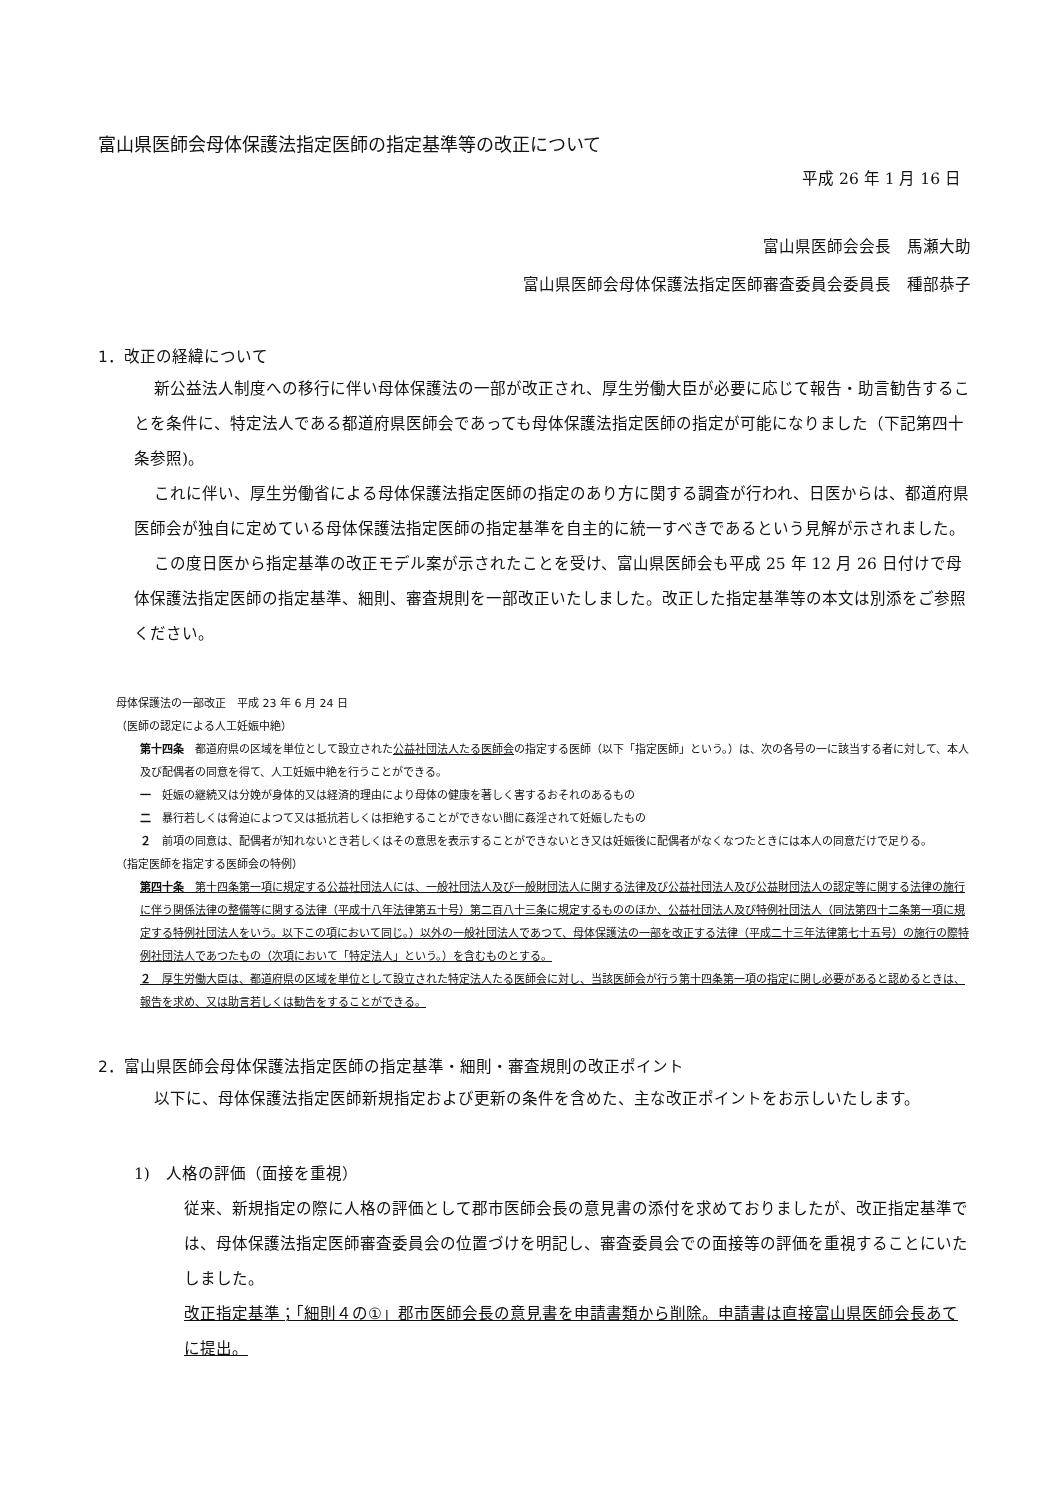富山県医師会母体保護法指定医師の指定基準等の改正について
平成 26 年 1 月 16 日
富山県医師会会長　馬瀬大助
富山県医師会母体保護法指定医師審査委員会委員長　種部恭子
1．改正の経緯について
新公益法人制度への移行に伴い母体保護法の一部が改正され、厚生労働大臣が必要に応じて報告・助言勧告することを条件に、特定法人である都道府県医師会であっても母体保護法指定医師の指定が可能になりました（下記第四十条参照)。
これに伴い、厚生労働省による母体保護法指定医師の指定のあり方に関する調査が行われ、日医からは、都道府県医師会が独自に定めている母体保護法指定医師の指定基準を自主的に統一すべきであるという見解が示されました。
この度日医から指定基準の改正モデル案が示されたことを受け、富山県医師会も平成 25 年 12 月 26 日付けで母体保護法指定医師の指定基準、細則、審査規則を一部改正いたしました。改正した指定基準等の本文は別添をご参照ください。
母体保護法の一部改正　平成 23 年 6 月 24 日
（医師の認定による人工妊娠中絶）
第十四条　都道府県の区域を単位として設立された公益社団法人たる医師会の指定する医師（以下「指定医師」という。）は、次の各号の一に該当する者に対して、本人及び配偶者の同意を得て、人工妊娠中絶を行うことができる。
一　妊娠の継続又は分娩が身体的又は経済的理由により母体の健康を著しく害するおそれのあるもの
二　暴行若しくは脅迫によつて又は抵抗若しくは拒絶することができない間に姦淫されて妊娠したもの
２　前項の同意は、配偶者が知れないとき若しくはその意思を表示することができないとき又は妊娠後に配偶者がなくなつたときには本人の同意だけで足りる。
（指定医師を指定する医師会の特例）
第四十条　第十四条第一項に規定する公益社団法人には、一般社団法人及び一般財団法人に関する法律及び公益社団法人及び公益財団法人の認定等に関する法律の施行に伴う関係法律の整備等に関する法律（平成十八年法律第五十号）第二百八十三条に規定するもののほか、公益社団法人及び特例社団法人（同法第四十二条第一項に規定する特例社団法人をいう。以下この項において同じ。）以外の一般社団法人であつて、母体保護法の一部を改正する法律（平成二十三年法律第七十五号）の施行の際特例社団法人であつたもの（次項において「特定法人」という。）を含むものとする。
２　厚生労働大臣は、都道府県の区域を単位として設立された特定法人たる医師会に対し、当該医師会が行う第十四条第一項の指定に関し必要があると認めるときは、報告を求め、又は助言若しくは勧告をすることができる。
2．富山県医師会母体保護法指定医師の指定基準・細則・審査規則の改正ポイント
以下に、母体保護法指定医師新規指定および更新の条件を含めた、主な改正ポイントをお示しいたします。
1)　人格の評価（面接を重視）
従来、新規指定の際に人格の評価として郡市医師会長の意見書の添付を求めておりましたが、改正指定基準では、母体保護法指定医師審査委員会の位置づけを明記し、審査委員会での面接等の評価を重視することにいたしました。
改正指定基準；「細則４の①」郡市医師会長の意見書を申請書類から削除。申請書は直接富山県医師会長あてに提出。